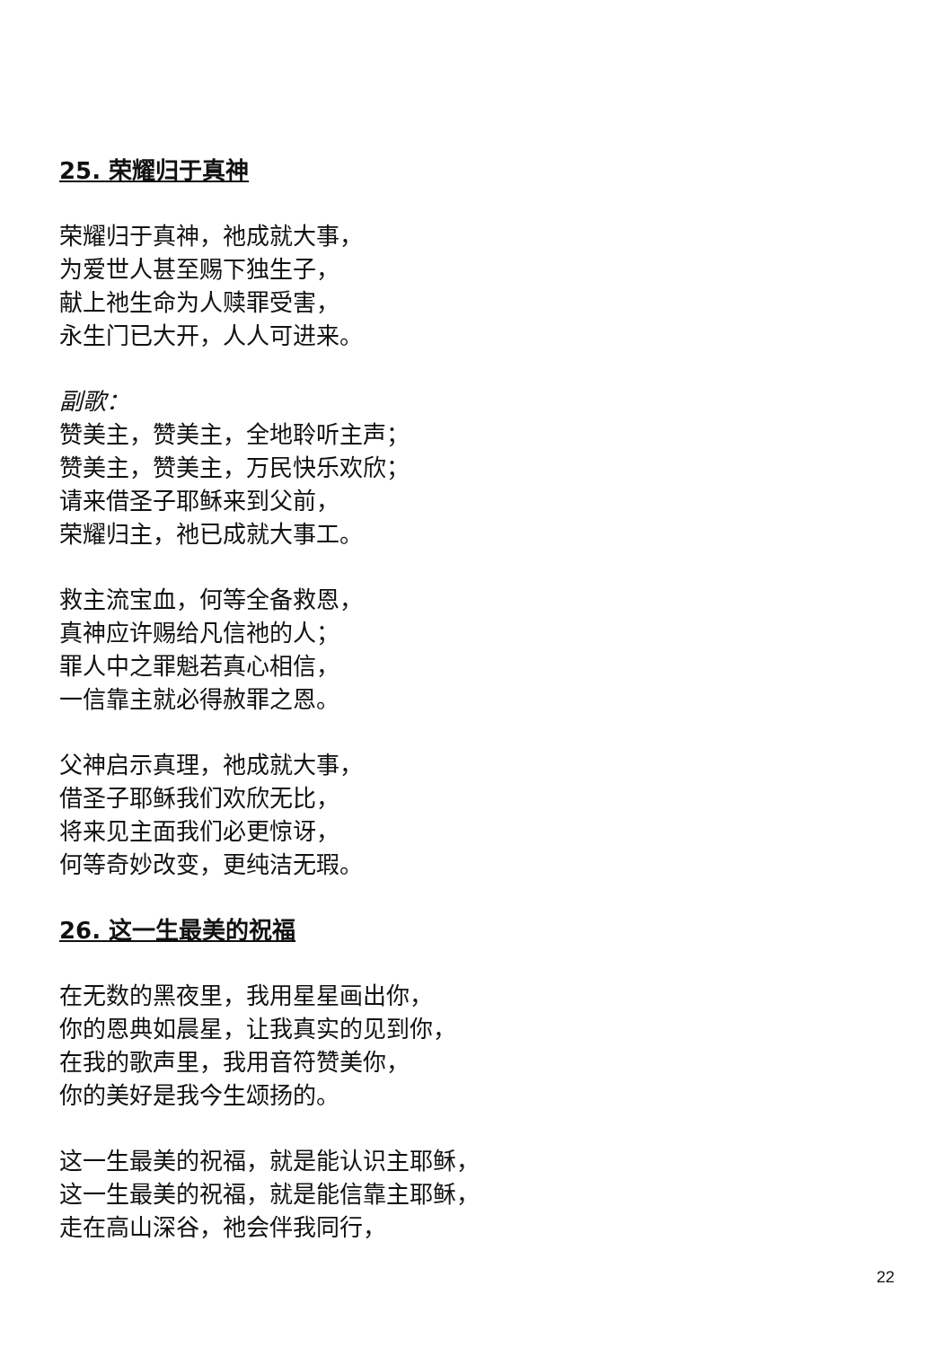25. 荣耀归于真神
荣耀归于真神，祂成就大事，
为爱世人甚至赐下独生子，
献上祂生命为人赎罪受害，
永生门已大开，人人可进来。
副歌：
赞美主，赞美主，全地聆听主声；
赞美主，赞美主，万民快乐欢欣；
请来借圣子耶稣来到父前，
荣耀归主，祂已成就大事工。
救主流宝血，何等全备救恩，
真神应许赐给凡信祂的人；
罪人中之罪魁若真心相信，
一信靠主就必得赦罪之恩。
父神启示真理，祂成就大事，
借圣子耶稣我们欢欣无比，
将来见主面我们必更惊讶，
何等奇妙改变，更纯洁无瑕。
26. 这一生最美的祝福
在无数的黑夜里，我用星星画出你，
你的恩典如晨星，让我真实的见到你，
在我的歌声里，我用音符赞美你，
你的美好是我今生颂扬的。
这一生最美的祝福，就是能认识主耶稣，
这一生最美的祝福，就是能信靠主耶稣，
走在高山深谷，祂会伴我同行，
22